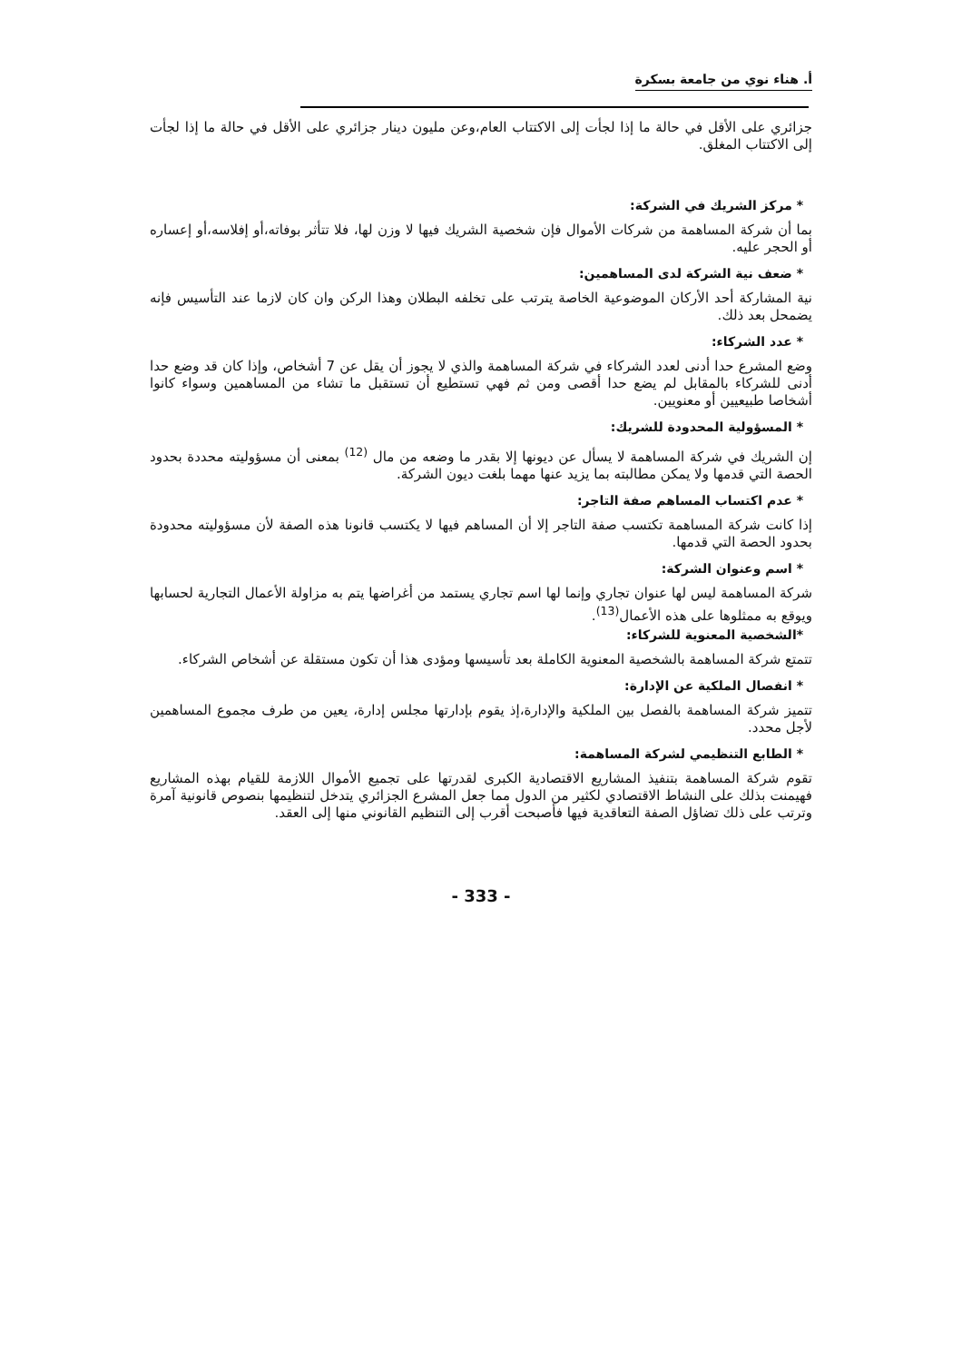أ. هناء نوي من جامعة بسكرة
جزائري على الأقل في حالة ما إذا لجأت إلى الاكتتاب العام،وعن مليون دينار جزائري على الأقل في حالة ما إذا لجأت إلى الاكتتاب المغلق.
* مركز الشريك في الشركة:
بما أن شركة المساهمة من شركات الأموال فإن شخصية الشريك فيها لا وزن لها، فلا تتأثر بوفاته،أو إفلاسه،أو إعساره أو الحجر عليه.
* ضعف نية الشركة لدى المساهمين:
نية المشاركة أحد الأركان الموضوعية الخاصة يترتب على تخلفه البطلان وهذا الركن وان كان لازما عند التأسيس فإنه يضمحل بعد ذلك.
* عدد الشركاء:
وضع المشرع حدا أدنى لعدد الشركاء في شركة المساهمة والذي لا يجوز أن يقل عن 7 أشخاص، وإذا كان قد وضع حدا أدنى للشركاء بالمقابل لم يضع حدا أقصى ومن ثم فهي تستطيع أن تستقبل ما تشاء من المساهمين وسواء كانوا أشخاصا طبيعيين أو معنويين.
* المسؤولية المحدودة للشريك:
إن الشريك في شركة المساهمة لا يسأل عن ديونها إلا بقدر ما وضعه من مال <sup>(12)</sup> بمعنى أن مسؤوليته محددة بحدود الحصة التي قدمها ولا يمكن مطالبته بما يزيد عنها مهما بلغت ديون الشركة.
* عدم اكتساب المساهم صفة التاجر:
إذا كانت شركة المساهمة تكتسب صفة التاجر إلا أن المساهم فيها لا يكتسب قانونا هذه الصفة لأن مسؤوليته محدودة بحدود الحصة التي قدمها.
* اسم وعنوان الشركة:
شركة المساهمة ليس لها عنوان تجاري وإنما لها اسم تجاري يستمد من أغراضها يتم به مزاولة الأعمال التجارية لحسابها ويوقع به ممثلوها على هذه الأعمال<sup>(13)</sup>.
*الشخصية المعنوية للشركاء:
تتمتع شركة المساهمة بالشخصية المعنوية الكاملة بعد تأسيسها ومؤدى هذا أن تكون مستقلة عن أشخاص الشركاء.
* انفصال الملكية عن الإدارة:
تتميز شركة المساهمة بالفصل بين الملكية والإدارة،إذ يقوم بإدارتها مجلس إدارة، يعين من طرف مجموع المساهمين لأجل محدد.
* الطابع التنظيمي لشركة المساهمة:
تقوم شركة المساهمة بتنفيذ المشاريع الاقتصادية الكبرى لقدرتها على تجميع الأموال اللازمة للقيام بهذه المشاريع فهيمنت بذلك على النشاط الاقتصادي لكثير من الدول مما جعل المشرع الجزائري يتدخل لتنظيمها بنصوص قانونية آمرة وترتب على ذلك تضاؤل الصفة التعاقدية فيها فأصبحت أقرب إلى التنظيم القانوني منها إلى العقد.
- 333 -